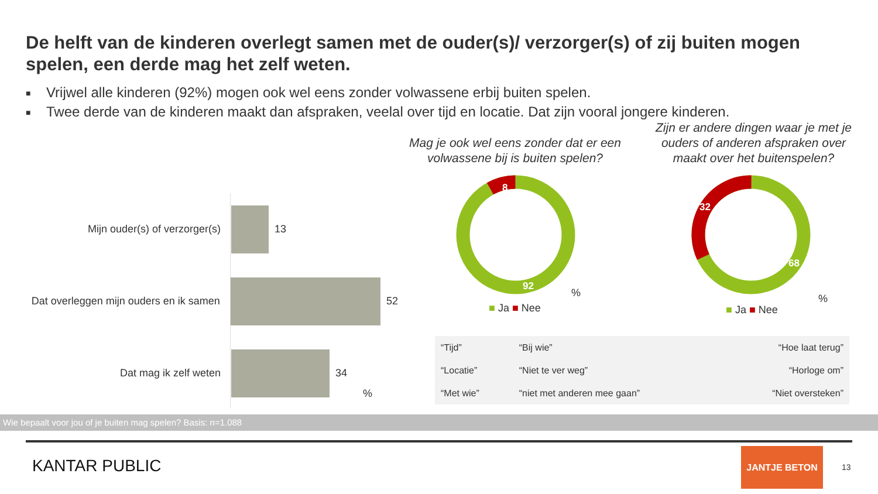De helft van de kinderen overlegt samen met de ouder(s)/ verzorger(s) of zij buiten mogen spelen, een derde mag het zelf weten.
■ Vrijwel alle kinderen (92%) mogen ook wel eens zonder volwassene erbij buiten spelen.
■ Twee derde van de kinderen maakt dan afspraken, veelal over tijd en locatie. Dat zijn vooral jongere kinderen.
Mag je ook wel eens zonder dat er een volwassene bij is buiten spelen?
Zijn er andere dingen waar je met je ouders of anderen afspraken over maakt over het buitenspelen?
Mijn ouder(s) of verzorger(s) 13
Dat overleggen mijn ouders en ik samen
52
Dat mag ik zelf weten 34
%
8
92
%
■ Ja ■ Nee
32
68
%
■ Ja ■ Nee
| “Tijd” | “Bij wie” | “Hoe laat terug” |
| “Locatie” | “Niet te ver weg” | “Horloge om” |
| “Met wie” | “niet met anderen mee gaan” | “Niet oversteken” |
Wie bepaalt voor jou of je buiten mag spelen? Basis: n=1.088
KANTAR PUBLIC
JANTJE BETON
13